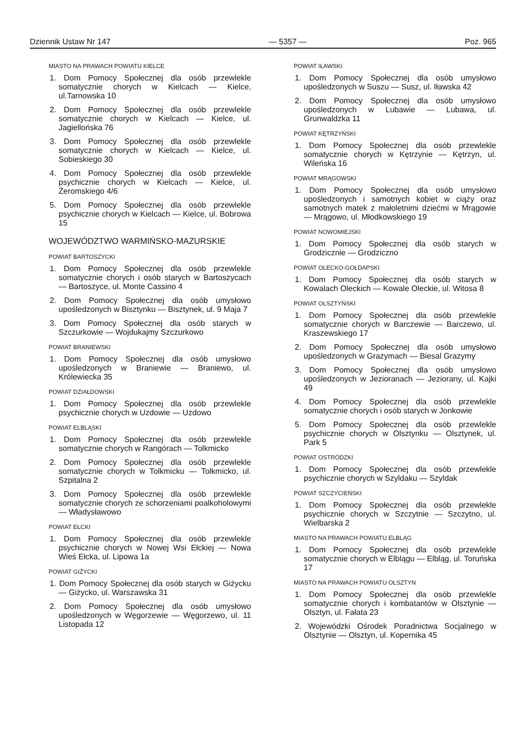Dziennik Ustaw Nr 147 — 5357 — Poz. 965
MIASTO NA PRAWACH POWIATU KIELCE
1. Dom Pomocy Społecznej dla osób przewlekle somatycznie chorych w Kielcach — Kielce, ul.Tarnowska 10
2. Dom Pomocy Społecznej dla osób przewlekle somatycznie chorych w Kielcach — Kielce, ul. Jagiellońska 76
3. Dom Pomocy Społecznej dla osób przewlekle somatycznie chorych w Kielcach — Kielce, ul. Sobieskiego 30
4. Dom Pomocy Społecznej dla osób przewlekle psychicznie chorych w Kielcach — Kielce, ul. Żeromskiego 4/6
5. Dom Pomocy Społecznej dla osób przewlekle psychicznie chorych w Kielcach — Kielce, ul. Bobrowa 15
WOJEWÓDZTWO WARMIŃSKO-MAZURSKIE
POWIAT BARTOSZYCKI
1. Dom Pomocy Społecznej dla osób przewlekle somatycznie chorych i osób starych w Bartoszycach — Bartoszyce, ul. Monte Cassino 4
2. Dom Pomocy Społecznej dla osób umysłowo upośledzonych w Bisztynku — Bisztynek, ul. 9 Maja 7
3. Dom Pomocy Społecznej dla osób starych w Szczurkowie — Wojdukajmy Szczurkowo
POWIAT BRANIEWSKI
1. Dom Pomocy Społecznej dla osób umysłowo upośledzonych w Braniewie — Braniewo, ul. Królewiecka 35
POWIAT DZIAŁDOWSKI
1. Dom Pomocy Społecznej dla osób przewlekle psychicznie chorych w Uzdowie — Uzdowo
POWIAT ELBLĄSKI
1. Dom Pomocy Społecznej dla osób przewlekle somatycznie chorych w Rangórach — Tolkmicko
2. Dom Pomocy Społecznej dla osób przewlekle somatycznie chorych w Tolkmicku — Tolkmicko, ul. Szpitalna 2
3. Dom Pomocy Społecznej dla osób przewlekle somatycznie chorych ze schorzeniami poalkoholowymi — Władysławowo
POWIAT EŁCKI
1. Dom Pomocy Społecznej dla osób przewlekle psychicznie chorych w Nowej Wsi Ełckiej — Nowa Wieś Ełcka, ul. Lipowa 1a
POWIAT GIŻYCKI
1. Dom Pomocy Społecznej dla osób starych w Giżycku — Giżycko, ul. Warszawska 31
2. Dom Pomocy Społecznej dla osób umysłowo upośledzonych w Węgorzewie — Węgorzewo, ul. 11 Listopada 12
POWIAT IŁAWSKI
1. Dom Pomocy Społecznej dla osób umysłowo upośledzonych w Suszu — Susz, ul. Iławska 42
2. Dom Pomocy Społecznej dla osób umysłowo upośledzonych w Lubawie — Lubawa, ul. Grunwaldzka 11
POWIAT KĘTRZYŃSKI
1. Dom Pomocy Społecznej dla osób przewlekle somatycznie chorych w Kętrzynie — Kętrzyn, ul. Wileńska 16
POWIAT MRĄGOWSKI
1. Dom Pomocy Społecznej dla osób umysłowo upośledzonych i samotnych kobiet w ciąży oraz samotnych matek z małoletnimi dziećmi w Mrągowie — Mrągowo, ul. Młodkowskiego 19
POWIAT NOWOMIEJSKI
1. Dom Pomocy Społecznej dla osób starych w Grodzicznie — Grodziczno
POWIAT OLECKO-GOŁDAPSKI
1. Dom Pomocy Społecznej dla osób starych w Kowalach Oleckich — Kowale Oleckie, ul. Witosa 8
POWIAT OLSZTYŃSKI
1. Dom Pomocy Społecznej dla osób przewlekle somatycznie chorych w Barczewie — Barczewo, ul. Kraszewskiego 17
2. Dom Pomocy Społecznej dla osób umysłowo upośledzonych w Grazymach — Biesal Grazymy
3. Dom Pomocy Społecznej dla osób umysłowo upośledzonych w Jezioranach — Jeziorany, ul. Kajki 49
4. Dom Pomocy Społecznej dla osób przewlekle somatycznie chorych i osób starych w Jonkowie
5. Dom Pomocy Społecznej dla osób przewlekle psychicznie chorych w Olsztynku — Olsztynek, ul. Park 5
POWIAT OSTRÓDZKI
1. Dom Pomocy Społecznej dla osób przewlekle psychicznie chorych w Szyldaku — Szyldak
POWIAT SZCZYCIEŃSKI
1. Dom Pomocy Społecznej dla osób przewlekle psychicznie chorych w Szczytnie — Szczytno, ul. Wielbarska 2
MIASTO NA PRAWACH POWIATU ELBLĄG
1. Dom Pomocy Społecznej dla osób przewlekle somatycznie chorych w Elblągu — Elbląg, ul. Toruńska 17
MIASTO NA PRAWACH POWIATU OLSZTYN
1. Dom Pomocy Społecznej dla osób przewlekle somatycznie chorych i kombatantów w Olsztynie — Olsztyn, ul. Fałata 23
2. Wojewódzki Ośrodek Poradnictwa Socjalnego w Olsztynie — Olsztyn, ul. Kopernika 45